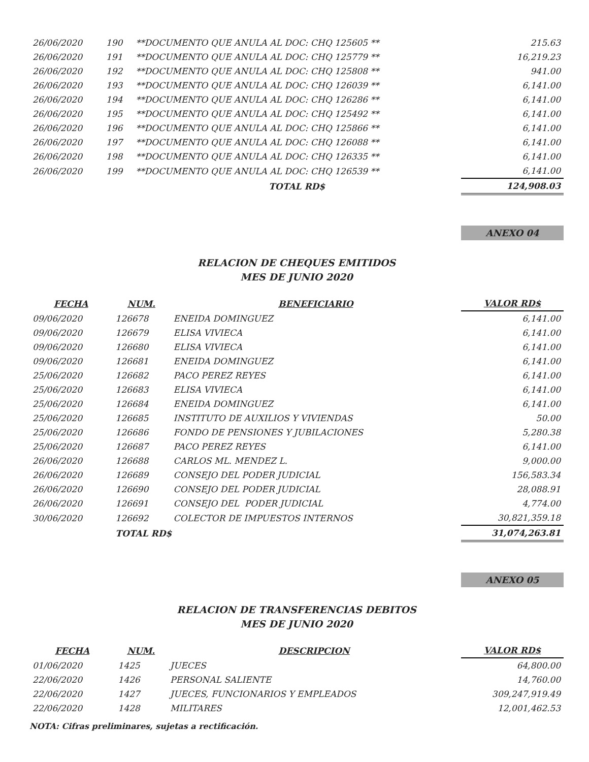| 26/06/2020 | 190 | **DOCUMENTO QUE ANULA AL DOC: CHQ 125605 ** | 215.63 |
| 26/06/2020 | 191 | **DOCUMENTO QUE ANULA AL DOC: CHQ 125779 ** | 16,219.23 |
| 26/06/2020 | 192 | **DOCUMENTO QUE ANULA AL DOC: CHQ 125808 ** | 941.00 |
| 26/06/2020 | 193 | **DOCUMENTO QUE ANULA AL DOC: CHQ 126039 ** | 6,141.00 |
| 26/06/2020 | 194 | **DOCUMENTO QUE ANULA AL DOC: CHQ 126286 ** | 6,141.00 |
| 26/06/2020 | 195 | **DOCUMENTO QUE ANULA AL DOC: CHQ 125492 ** | 6,141.00 |
| 26/06/2020 | 196 | **DOCUMENTO QUE ANULA AL DOC: CHQ 125866 ** | 6,141.00 |
| 26/06/2020 | 197 | **DOCUMENTO QUE ANULA AL DOC: CHQ 126088 ** | 6,141.00 |
| 26/06/2020 | 198 | **DOCUMENTO QUE ANULA AL DOC: CHQ 126335 ** | 6,141.00 |
| 26/06/2020 | 199 | **DOCUMENTO QUE ANULA AL DOC: CHQ 126539 ** | 6,141.00 |
| | | TOTAL RD$ | 124,908.03 |
ANEXO 04
RELACION DE CHEQUES EMITIDOS
MES DE JUNIO 2020
| FECHA | NUM. | BENEFICIARIO | VALOR RD$ |
| --- | --- | --- | --- |
| 09/06/2020 | 126678 | ENEIDA DOMINGUEZ | 6,141.00 |
| 09/06/2020 | 126679 | ELISA VIVIECA | 6,141.00 |
| 09/06/2020 | 126680 | ELISA VIVIECA | 6,141.00 |
| 09/06/2020 | 126681 | ENEIDA DOMINGUEZ | 6,141.00 |
| 25/06/2020 | 126682 | PACO PEREZ REYES | 6,141.00 |
| 25/06/2020 | 126683 | ELISA VIVIECA | 6,141.00 |
| 25/06/2020 | 126684 | ENEIDA DOMINGUEZ | 6,141.00 |
| 25/06/2020 | 126685 | INSTITUTO DE AUXILIOS Y VIVIENDAS | 50.00 |
| 25/06/2020 | 126686 | FONDO DE PENSIONES Y JUBILACIONES | 5,280.38 |
| 25/06/2020 | 126687 | PACO PEREZ REYES | 6,141.00 |
| 26/06/2020 | 126688 | CARLOS ML. MENDEZ L. | 9,000.00 |
| 26/06/2020 | 126689 | CONSEJO DEL PODER JUDICIAL | 156,583.34 |
| 26/06/2020 | 126690 | CONSEJO DEL PODER JUDICIAL | 28,088.91 |
| 26/06/2020 | 126691 | CONSEJO DEL PODER JUDICIAL | 4,774.00 |
| 30/06/2020 | 126692 | COLECTOR DE IMPUESTOS INTERNOS | 30,821,359.18 |
| | TOTAL RD$ | | 31,074,263.81 |
ANEXO 05
RELACION DE TRANSFERENCIAS DEBITOS
MES DE JUNIO 2020
| FECHA | NUM. | DESCRIPCION | VALOR RD$ |
| --- | --- | --- | --- |
| 01/06/2020 | 1425 | JUECES | 64,800.00 |
| 22/06/2020 | 1426 | PERSONAL SALIENTE | 14,760.00 |
| 22/06/2020 | 1427 | JUECES, FUNCIONARIOS Y EMPLEADOS | 309,247,919.49 |
| 22/06/2020 | 1428 | MILITARES | 12,001,462.53 |
NOTA: Cifras preliminares, sujetas a rectificación.